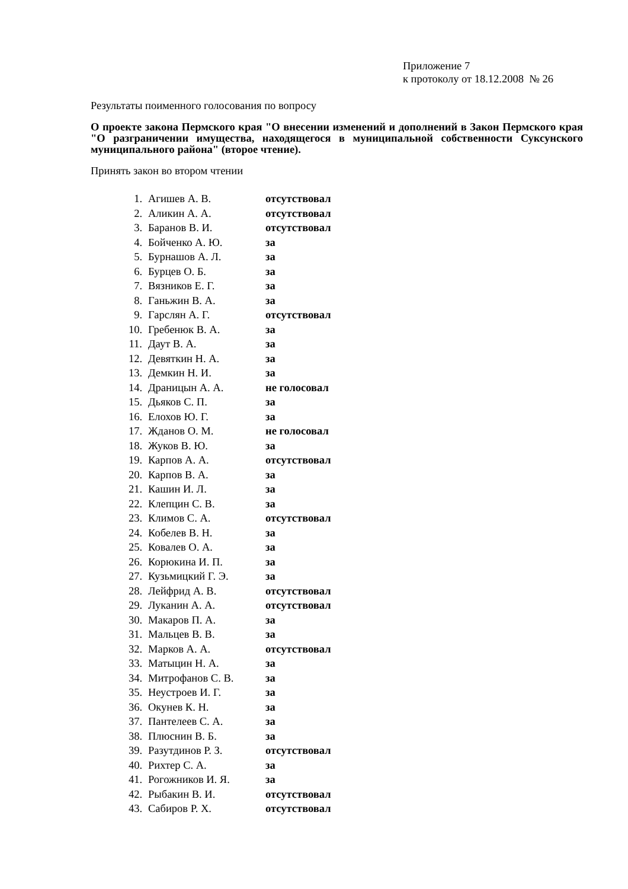Приложение 7
к протоколу от 18.12.2008 № 26
Результаты поименного голосования по вопросу
О проекте закона Пермского края "О внесении изменений и дополнений в Закон Пермского края "О разграничении имущества, находящегося в муниципальной собственности Суксунского муниципального района" (второе чтение).
Принять закон во втором чтении
| 1. | Агишев А. В. | отсутствовал |
| 2. | Аликин А. А. | отсутствовал |
| 3. | Баранов В. И. | отсутствовал |
| 4. | Бойченко А. Ю. | за |
| 5. | Бурнашов А. Л. | за |
| 6. | Бурцев О. Б. | за |
| 7. | Вязников Е. Г. | за |
| 8. | Ганьжин В. А. | за |
| 9. | Гарслян А. Г. | отсутствовал |
| 10. | Гребенюк В. А. | за |
| 11. | Даут В. А. | за |
| 12. | Девяткин Н. А. | за |
| 13. | Демкин Н. И. | за |
| 14. | Драницын А. А. | не голосовал |
| 15. | Дьяков С. П. | за |
| 16. | Елохов Ю. Г. | за |
| 17. | Жданов О. М. | не голосовал |
| 18. | Жуков В. Ю. | за |
| 19. | Карпов А. А. | отсутствовал |
| 20. | Карпов В. А. | за |
| 21. | Кашин И. Л. | за |
| 22. | Клепцин С. В. | за |
| 23. | Климов С. А. | отсутствовал |
| 24. | Кобелев В. Н. | за |
| 25. | Ковалев О. А. | за |
| 26. | Корюкина И. П. | за |
| 27. | Кузьмицкий Г. Э. | за |
| 28. | Лейфрид А. В. | отсутствовал |
| 29. | Луканин А. А. | отсутствовал |
| 30. | Макаров П. А. | за |
| 31. | Мальцев В. В. | за |
| 32. | Марков А. А. | отсутствовал |
| 33. | Матыцин Н. А. | за |
| 34. | Митрофанов С. В. | за |
| 35. | Неустроев И. Г. | за |
| 36. | Окунев К. Н. | за |
| 37. | Пантелеев С. А. | за |
| 38. | Плюснин В. Б. | за |
| 39. | Разутдинов Р. З. | отсутствовал |
| 40. | Рихтер С. А. | за |
| 41. | Рогожников И. Я. | за |
| 42. | Рыбакин В. И. | отсутствовал |
| 43. | Сабиров Р. Х. | отсутствовал |